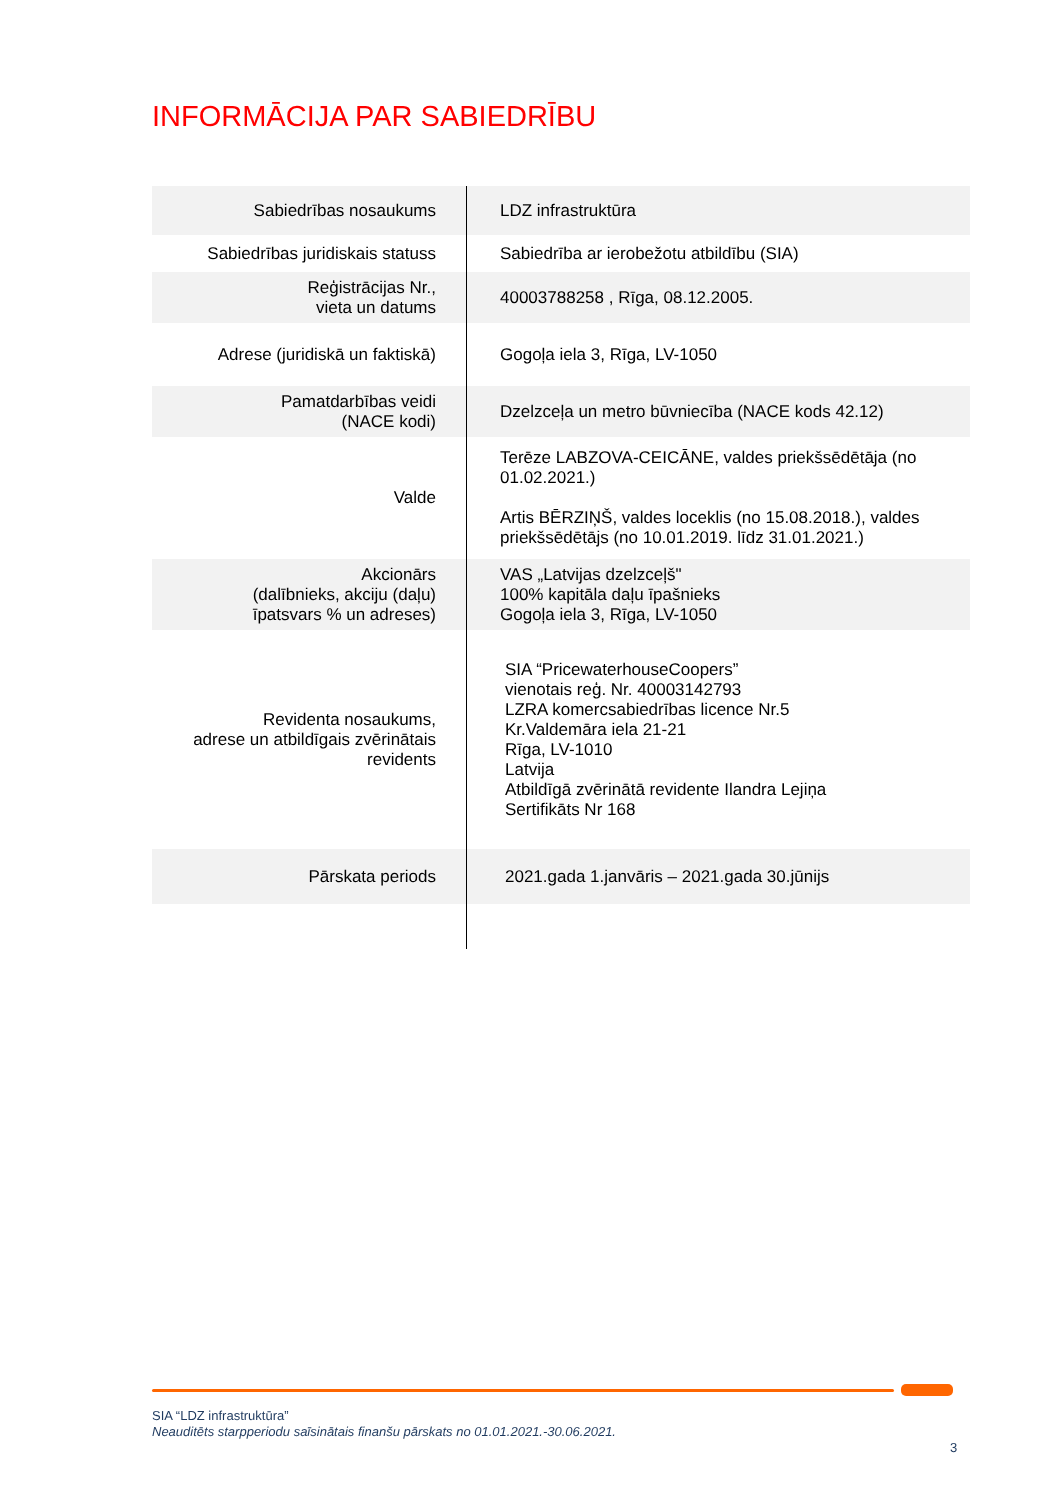INFORMĀCIJA PAR SABIEDRĪBU
| Sabiedrības nosaukums | LDZ infrastruktūra |
| Sabiedrības juridiskais statuss | Sabiedrība ar ierobežotu atbildību (SIA) |
| Reģistrācijas Nr., vieta un datums | 40003788258 , Rīga, 08.12.2005. |
| Adrese (juridiskā un faktiskā) | Gogoļa iela 3, Rīga, LV-1050 |
| Pamatdarbības veidi (NACE kodi) | Dzelzceļa un metro būvniecība (NACE kods 42.12) |
| Valde | Terēze LABZOVA-CEICĀNE, valdes priekšsēdētāja (no 01.02.2021.) Artis BĒRZIŅŠ, valdes loceklis (no 15.08.2018.), valdes priekšsēdētājs (no 10.01.2019. līdz 31.01.2021.) |
| Akcionārs (dalībnieks, akciju (daļu) īpatsvars % un adreses) | VAS „Latvijas dzelzceļš" 100% kapitāla daļu īpašnieks Gogoļa iela 3, Rīga, LV-1050 |
| Revidenta nosaukums, adrese un atbildīgais zvērinātais revidents | SIA “PricewaterhouseCoopers” vienotais reģ. Nr. 40003142793 LZRA komercsabiedrības licence Nr.5 Kr.Valdemāra iela 21-21 Rīga, LV-1010 Latvija Atbildīgā zvērinātā revidente Ilandra Lejiņa Sertifikāts Nr 168 |
| Pārskata periods | 2021.gada 1.janvāris – 2021.gada 30.jūnijs |
SIA “LDZ infrastruktūra”
Neauditēts starpperiodu saīsinātais finanšu pārskats no 01.01.2021.-30.06.2021.
3